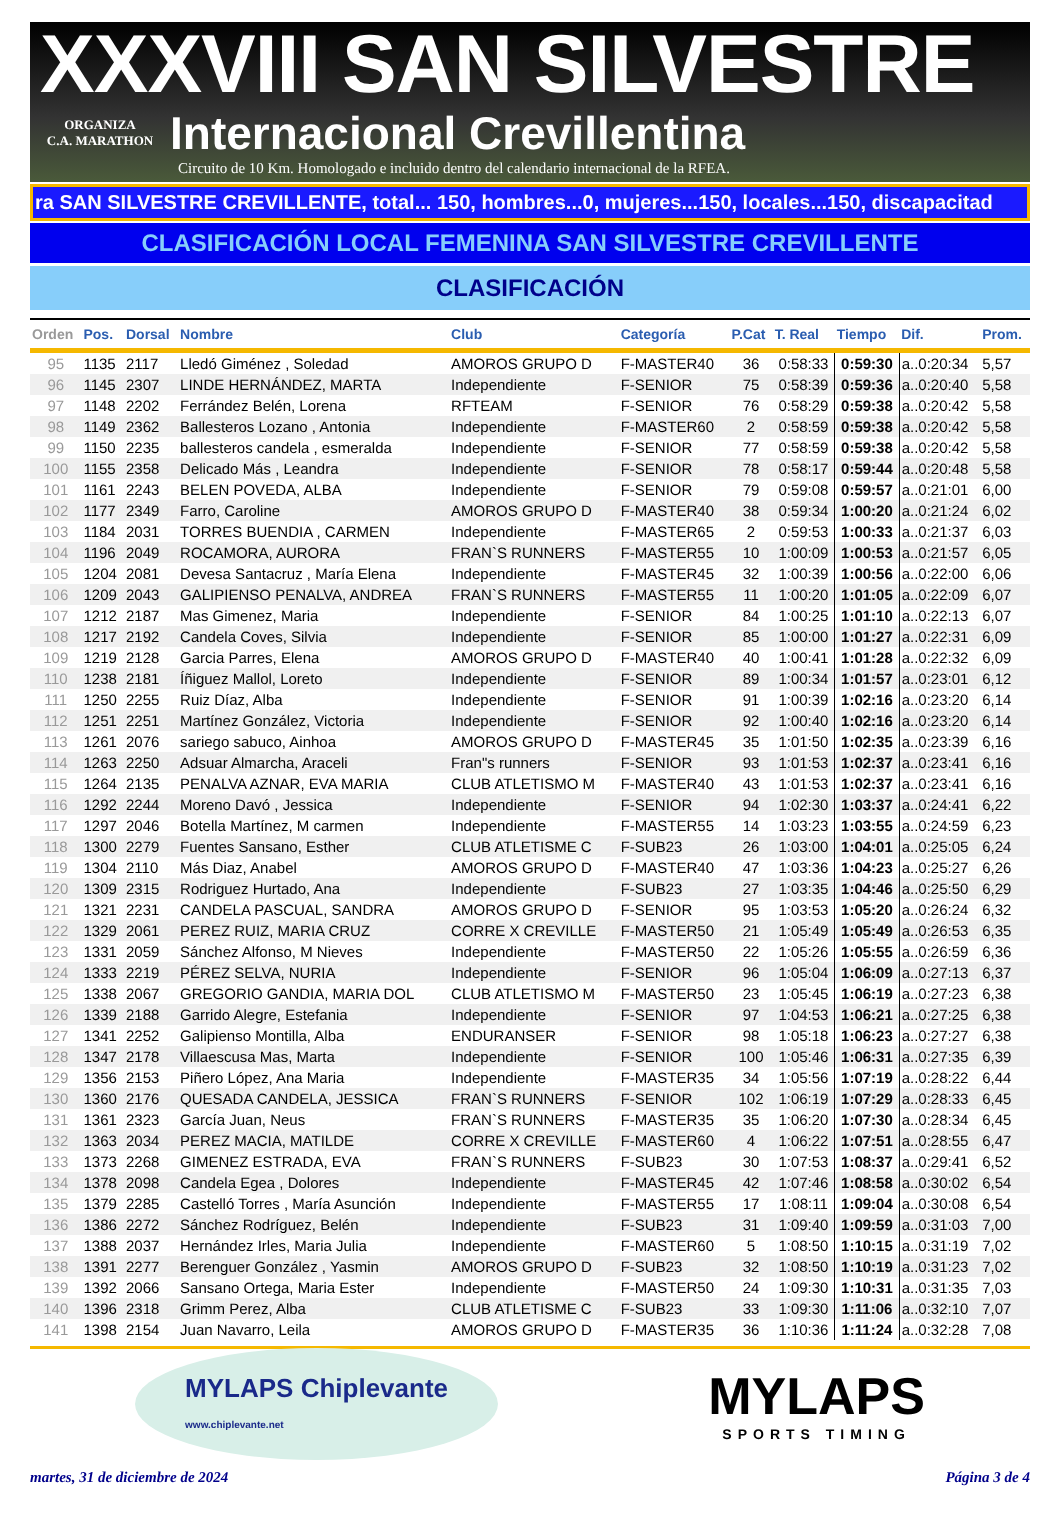XXXVIII SAN SILVESTRE
ORGANIZA
C.A. MARATHON
Internacional Crevillentina
Circuito de 10 Km. Homologado e incluido dentro del calendario internacional de la RFEA.
ra SAN SILVESTRE CREVILLENTE, total... 150, hombres...0, mujeres...150, locales...150, discapacitad
CLASIFICACIÓN LOCAL FEMENINA SAN SILVESTRE CREVILLENTE
CLASIFICACIÓN
| Orden | Pos. | Dorsal | Nombre | Club | Categoría | P.Cat | T. Real | Tiempo | Dif. | Prom. |
| --- | --- | --- | --- | --- | --- | --- | --- | --- | --- | --- |
| 95 | 1135 | 2117 | Lledó Giménez , Soledad | AMOROS GRUPO D | F-MASTER40 | 36 | 0:58:33 | 0:59:30 | a..0:20:34 | 5,57 |
| 96 | 1145 | 2307 | LINDE HERNÁNDEZ, MARTA | Independiente | F-SENIOR | 75 | 0:58:39 | 0:59:36 | a..0:20:40 | 5,58 |
| 97 | 1148 | 2202 | Ferrández Belén, Lorena | RFTEAM | F-SENIOR | 76 | 0:58:29 | 0:59:38 | a..0:20:42 | 5,58 |
| 98 | 1149 | 2362 | Ballesteros Lozano , Antonia | Independiente | F-MASTER60 | 2 | 0:58:59 | 0:59:38 | a..0:20:42 | 5,58 |
| 99 | 1150 | 2235 | ballesteros candela , esmeralda | Independiente | F-SENIOR | 77 | 0:58:59 | 0:59:38 | a..0:20:42 | 5,58 |
| 100 | 1155 | 2358 | Delicado Más , Leandra | Independiente | F-SENIOR | 78 | 0:58:17 | 0:59:44 | a..0:20:48 | 5,58 |
| 101 | 1161 | 2243 | BELEN POVEDA, ALBA | Independiente | F-SENIOR | 79 | 0:59:08 | 0:59:57 | a..0:21:01 | 6,00 |
| 102 | 1177 | 2349 | Farro, Caroline | AMOROS GRUPO D | F-MASTER40 | 38 | 0:59:34 | 1:00:20 | a..0:21:24 | 6,02 |
| 103 | 1184 | 2031 | TORRES BUENDIA , CARMEN | Independiente | F-MASTER65 | 2 | 0:59:53 | 1:00:33 | a..0:21:37 | 6,03 |
| 104 | 1196 | 2049 | ROCAMORA, AURORA | FRAN`S RUNNERS | F-MASTER55 | 10 | 1:00:09 | 1:00:53 | a..0:21:57 | 6,05 |
| 105 | 1204 | 2081 | Devesa Santacruz , María Elena | Independiente | F-MASTER45 | 32 | 1:00:39 | 1:00:56 | a..0:22:00 | 6,06 |
| 106 | 1209 | 2043 | GALIPIENSO PENALVA, ANDREA | FRAN`S RUNNERS | F-MASTER55 | 11 | 1:00:20 | 1:01:05 | a..0:22:09 | 6,07 |
| 107 | 1212 | 2187 | Mas Gimenez, Maria | Independiente | F-SENIOR | 84 | 1:00:25 | 1:01:10 | a..0:22:13 | 6,07 |
| 108 | 1217 | 2192 | Candela Coves, Silvia | Independiente | F-SENIOR | 85 | 1:00:00 | 1:01:27 | a..0:22:31 | 6,09 |
| 109 | 1219 | 2128 | Garcia Parres, Elena | AMOROS GRUPO D | F-MASTER40 | 40 | 1:00:41 | 1:01:28 | a..0:22:32 | 6,09 |
| 110 | 1238 | 2181 | Íñiguez Mallol, Loreto | Independiente | F-SENIOR | 89 | 1:00:34 | 1:01:57 | a..0:23:01 | 6,12 |
| 111 | 1250 | 2255 | Ruiz Díaz, Alba | Independiente | F-SENIOR | 91 | 1:00:39 | 1:02:16 | a..0:23:20 | 6,14 |
| 112 | 1251 | 2251 | Martínez González, Victoria | Independiente | F-SENIOR | 92 | 1:00:40 | 1:02:16 | a..0:23:20 | 6,14 |
| 113 | 1261 | 2076 | sariego sabuco, Ainhoa | AMOROS GRUPO D | F-MASTER45 | 35 | 1:01:50 | 1:02:35 | a..0:23:39 | 6,16 |
| 114 | 1263 | 2250 | Adsuar Almarcha, Araceli | Fran"s runners | F-SENIOR | 93 | 1:01:53 | 1:02:37 | a..0:23:41 | 6,16 |
| 115 | 1264 | 2135 | PENALVA AZNAR, EVA MARIA | CLUB ATLETISMO M | F-MASTER40 | 43 | 1:01:53 | 1:02:37 | a..0:23:41 | 6,16 |
| 116 | 1292 | 2244 | Moreno Davó , Jessica | Independiente | F-SENIOR | 94 | 1:02:30 | 1:03:37 | a..0:24:41 | 6,22 |
| 117 | 1297 | 2046 | Botella Martínez, M carmen | Independiente | F-MASTER55 | 14 | 1:03:23 | 1:03:55 | a..0:24:59 | 6,23 |
| 118 | 1300 | 2279 | Fuentes Sansano, Esther | CLUB ATLETISME C | F-SUB23 | 26 | 1:03:00 | 1:04:01 | a..0:25:05 | 6,24 |
| 119 | 1304 | 2110 | Más Diaz, Anabel | AMOROS GRUPO D | F-MASTER40 | 47 | 1:03:36 | 1:04:23 | a..0:25:27 | 6,26 |
| 120 | 1309 | 2315 | Rodriguez Hurtado, Ana | Independiente | F-SUB23 | 27 | 1:03:35 | 1:04:46 | a..0:25:50 | 6,29 |
| 121 | 1321 | 2231 | CANDELA PASCUAL, SANDRA | AMOROS GRUPO D | F-SENIOR | 95 | 1:03:53 | 1:05:20 | a..0:26:24 | 6,32 |
| 122 | 1329 | 2061 | PEREZ RUIZ, MARIA CRUZ | CORRE X CREVILLE | F-MASTER50 | 21 | 1:05:49 | 1:05:49 | a..0:26:53 | 6,35 |
| 123 | 1331 | 2059 | Sánchez Alfonso, M Nieves | Independiente | F-MASTER50 | 22 | 1:05:26 | 1:05:55 | a..0:26:59 | 6,36 |
| 124 | 1333 | 2219 | PÉREZ SELVA, NURIA | Independiente | F-SENIOR | 96 | 1:05:04 | 1:06:09 | a..0:27:13 | 6,37 |
| 125 | 1338 | 2067 | GREGORIO GANDIA, MARIA DOL | CLUB ATLETISMO M | F-MASTER50 | 23 | 1:05:45 | 1:06:19 | a..0:27:23 | 6,38 |
| 126 | 1339 | 2188 | Garrido Alegre, Estefania | Independiente | F-SENIOR | 97 | 1:04:53 | 1:06:21 | a..0:27:25 | 6,38 |
| 127 | 1341 | 2252 | Galipienso Montilla, Alba | ENDURANSER | F-SENIOR | 98 | 1:05:18 | 1:06:23 | a..0:27:27 | 6,38 |
| 128 | 1347 | 2178 | Villaescusa Mas, Marta | Independiente | F-SENIOR | 100 | 1:05:46 | 1:06:31 | a..0:27:35 | 6,39 |
| 129 | 1356 | 2153 | Piñero López, Ana Maria | Independiente | F-MASTER35 | 34 | 1:05:56 | 1:07:19 | a..0:28:22 | 6,44 |
| 130 | 1360 | 2176 | QUESADA CANDELA, JESSICA | FRAN`S RUNNERS | F-SENIOR | 102 | 1:06:19 | 1:07:29 | a..0:28:33 | 6,45 |
| 131 | 1361 | 2323 | García Juan, Neus | FRAN`S RUNNERS | F-MASTER35 | 35 | 1:06:20 | 1:07:30 | a..0:28:34 | 6,45 |
| 132 | 1363 | 2034 | PEREZ MACIA, MATILDE | CORRE X CREVILLE | F-MASTER60 | 4 | 1:06:22 | 1:07:51 | a..0:28:55 | 6,47 |
| 133 | 1373 | 2268 | GIMENEZ ESTRADA, EVA | FRAN`S RUNNERS | F-SUB23 | 30 | 1:07:53 | 1:08:37 | a..0:29:41 | 6,52 |
| 134 | 1378 | 2098 | Candela Egea , Dolores | Independiente | F-MASTER45 | 42 | 1:07:46 | 1:08:58 | a..0:30:02 | 6,54 |
| 135 | 1379 | 2285 | Castelló Torres , María Asunción | Independiente | F-MASTER55 | 17 | 1:08:11 | 1:09:04 | a..0:30:08 | 6,54 |
| 136 | 1386 | 2272 | Sánchez Rodríguez, Belén | Independiente | F-SUB23 | 31 | 1:09:40 | 1:09:59 | a..0:31:03 | 7,00 |
| 137 | 1388 | 2037 | Hernández Irles, Maria Julia | Independiente | F-MASTER60 | 5 | 1:08:50 | 1:10:15 | a..0:31:19 | 7,02 |
| 138 | 1391 | 2277 | Berenguer González , Yasmin | AMOROS GRUPO D | F-SUB23 | 32 | 1:08:50 | 1:10:19 | a..0:31:23 | 7,02 |
| 139 | 1392 | 2066 | Sansano Ortega, Maria Ester | Independiente | F-MASTER50 | 24 | 1:09:30 | 1:10:31 | a..0:31:35 | 7,03 |
| 140 | 1396 | 2318 | Grimm Perez, Alba | CLUB ATLETISME C | F-SUB23 | 33 | 1:09:30 | 1:11:06 | a..0:32:10 | 7,07 |
| 141 | 1398 | 2154 | Juan Navarro, Leila | AMOROS GRUPO D | F-MASTER35 | 36 | 1:10:36 | 1:11:24 | a..0:32:28 | 7,08 |
MYLAPS Chiplevante
www.chiplevante.net
MYLAPS
SPORTS TIMING
martes, 31 de diciembre de 2024 Página 3 de 4